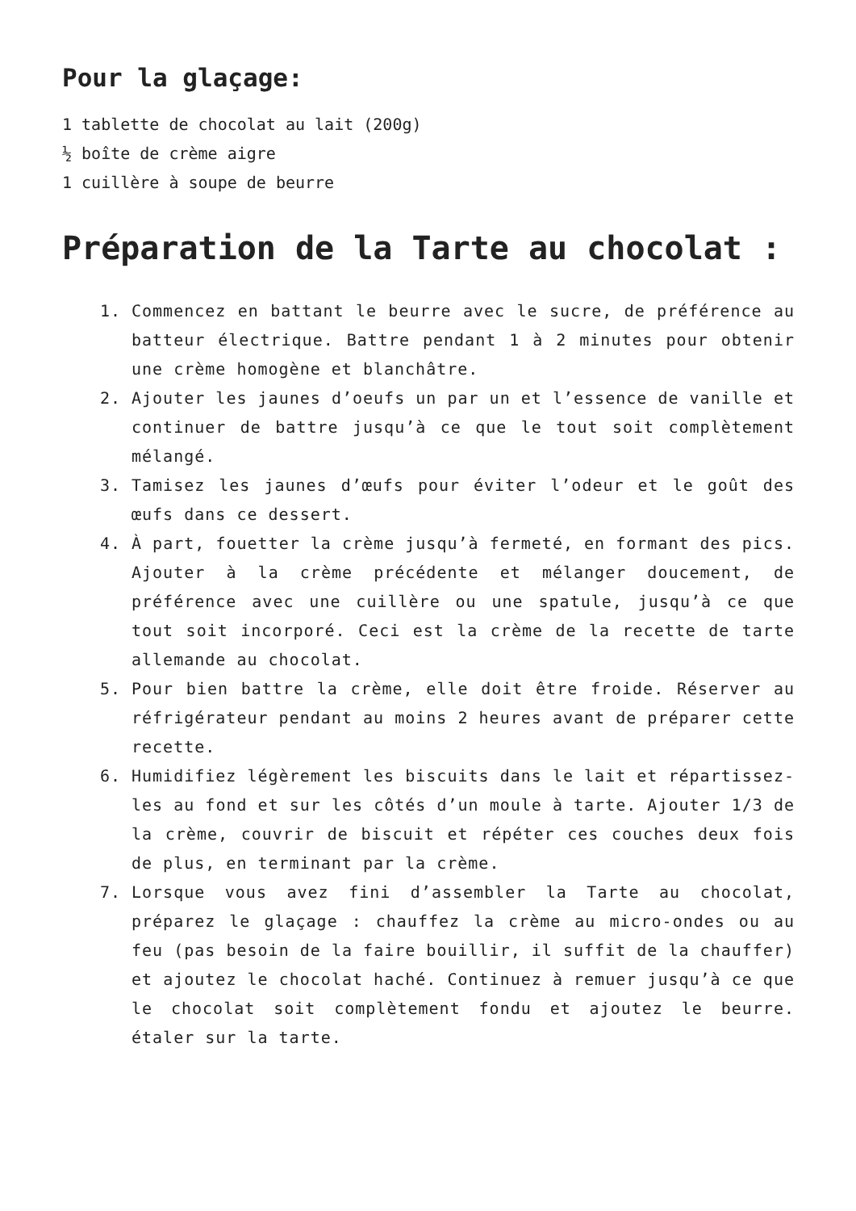Pour la glaçage:
1 tablette de chocolat au lait (200g)
½ boîte de crème aigre
1 cuillère à soupe de beurre
Préparation de la Tarte au chocolat :
1. Commencez en battant le beurre avec le sucre, de préférence au batteur électrique. Battre pendant 1 à 2 minutes pour obtenir une crème homogène et blanchâtre.
2. Ajouter les jaunes d’oeufs un par un et l’essence de vanille et continuer de battre jusqu’à ce que le tout soit complètement mélangé.
3. Tamisez les jaunes d’œufs pour éviter l’odeur et le goût des œufs dans ce dessert.
4. À part, fouetter la crème jusqu’à fermeté, en formant des pics. Ajouter à la crème précédente et mélanger doucement, de préférence avec une cuillère ou une spatule, jusqu’à ce que tout soit incorporé. Ceci est la crème de la recette de tarte allemande au chocolat.
5. Pour bien battre la crème, elle doit être froide. Réserver au réfrigérateur pendant au moins 2 heures avant de préparer cette recette.
6. Humidifiez légèrement les biscuits dans le lait et répartissez-les au fond et sur les côtés d’un moule à tarte. Ajouter 1/3 de la crème, couvrir de biscuit et répéter ces couches deux fois de plus, en terminant par la crème.
7. Lorsque vous avez fini d’assembler la Tarte au chocolat, préparez le glaçage : chauffez la crème au micro-ondes ou au feu (pas besoin de la faire bouillir, il suffit de la chauffer) et ajoutez le chocolat haché. Continuez à remuer jusqu’à ce que le chocolat soit complètement fondu et ajoutez le beurre. étaler sur la tarte.